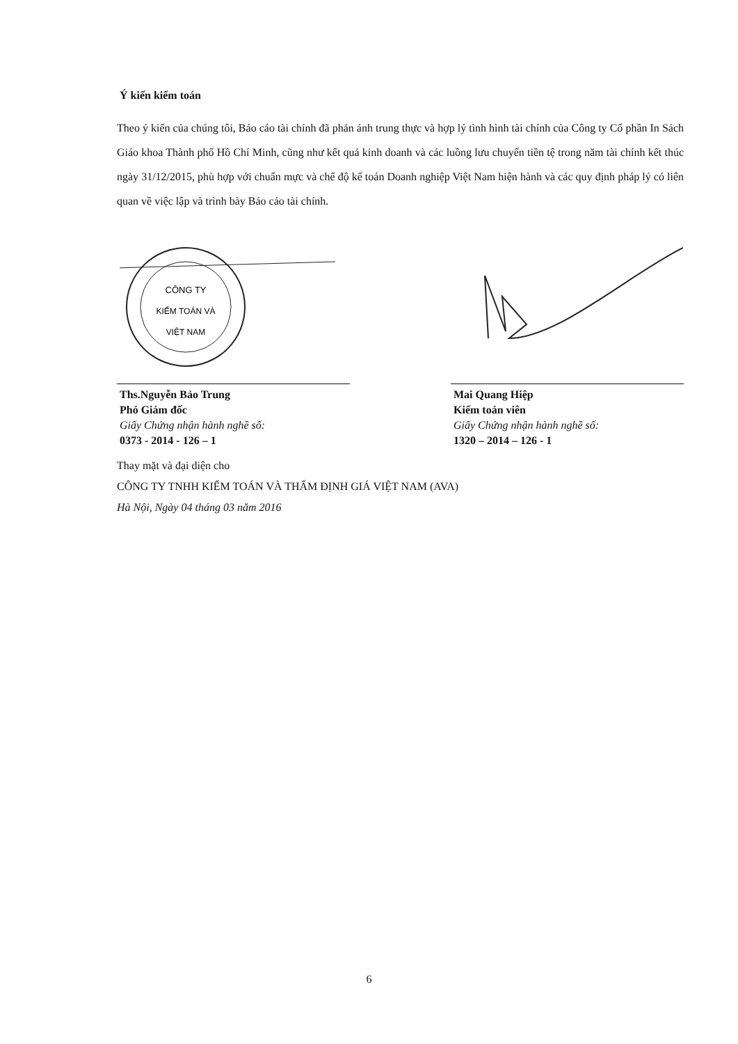Ý kiến kiểm toán
Theo ý kiến của chúng tôi, Báo cáo tài chính đã phản ánh trung thực và hợp lý tình hình tài chính của Công ty Cổ phần In Sách Giáo khoa Thành phố Hồ Chí Minh, cũng như kết quả kinh doanh và các luồng lưu chuyển tiền tệ trong năm tài chính kết thúc ngày 31/12/2015, phù hợp với chuẩn mực và chế độ kế toán Doanh nghiệp Việt Nam hiện hành và các quy định pháp lý có liên quan về việc lập và trình bày Báo cáo tài chính.
CÔNG TY
KIỂM TOÁN VÀ
VIỆT NAM
Ths.Nguyễn Bảo Trung
Phó Giám đốc
Giấy Chứng nhận hành nghề số:
0373 - 2014 - 126 – 1
Mai Quang Hiệp
Kiểm toán viên
Giấy Chứng nhận hành nghề số:
1320 – 2014 – 126 - 1
Thay mặt và đại diện cho
CÔNG TY TNHH KIỂM TOÁN VÀ THẨM ĐỊNH GIÁ VIỆT NAM (AVA)
Hà Nội, Ngày 04 tháng 03 năm 2016
6